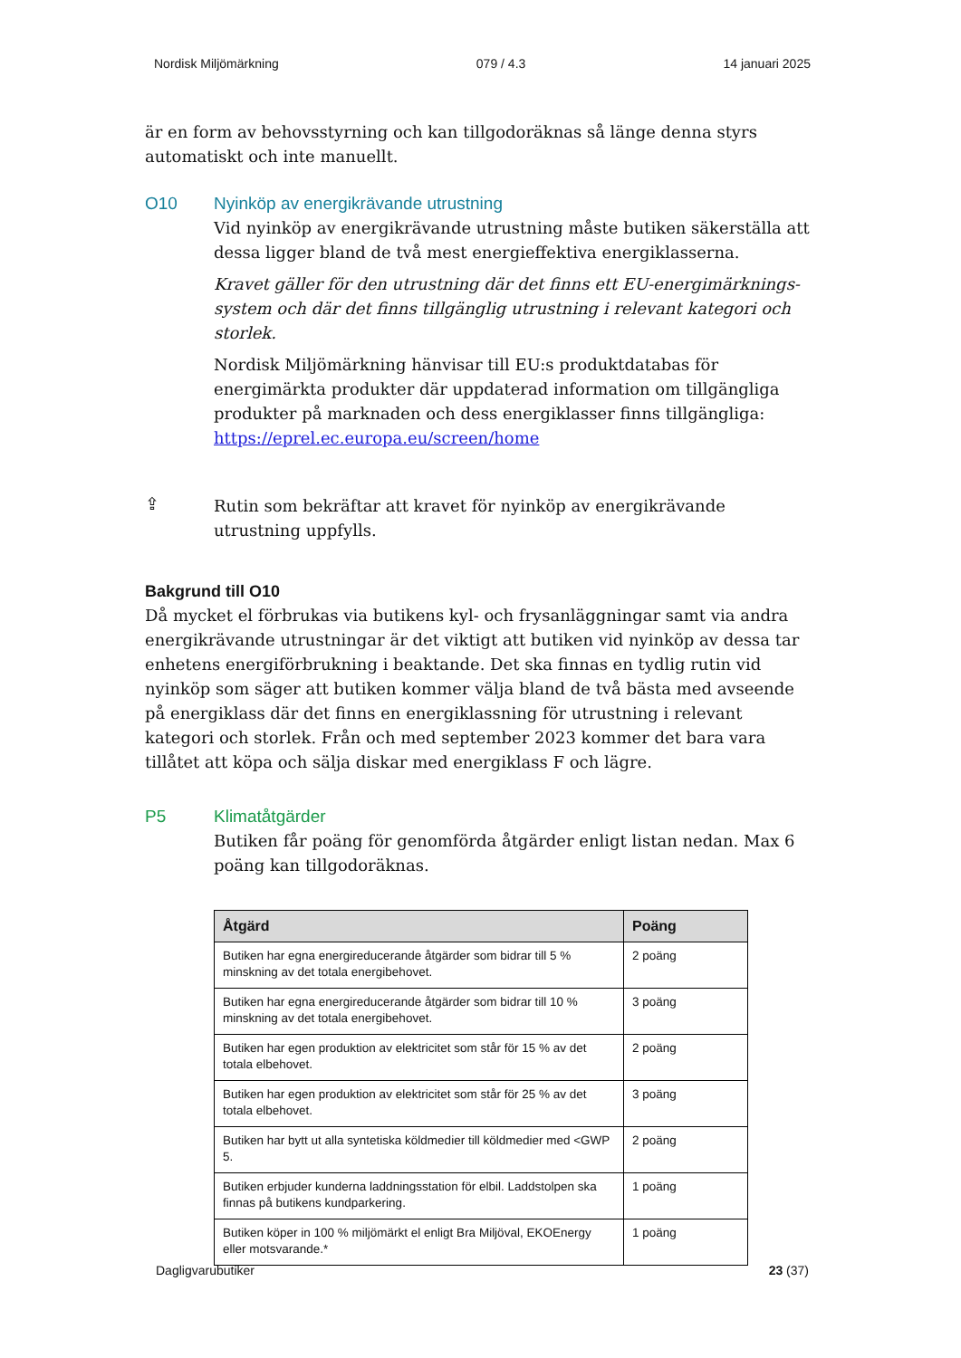Nordisk Miljömärkning 079 / 4.3 14 januari 2025
är en form av behovsstyrning och kan tillgodoräknas så länge denna styrs automatiskt och inte manuellt.
O10 Nyinköp av energikrävande utrustning
Vid nyinköp av energikrävande utrustning måste butiken säkerställa att dessa ligger bland de två mest energieffektiva energiklasserna.
Kravet gäller för den utrustning där det finns ett EU-energimärknings-system och där det finns tillgänglig utrustning i relevant kategori och storlek.
Nordisk Miljömärkning hänvisar till EU:s produktdatabas för energimärkta produkter där uppdaterad information om tillgängliga produkter på marknaden och dess energiklasser finns tillgängliga: https://eprel.ec.europa.eu/screen/home
⇪
Rutin som bekräftar att kravet för nyinköp av energikrävande utrustning uppfylls.
Bakgrund till O10
Då mycket el förbrukas via butikens kyl- och frysanläggningar samt via andra energikrävande utrustningar är det viktigt att butiken vid nyinköp av dessa tar enhetens energiförbrukning i beaktande. Det ska finnas en tydlig rutin vid nyinköp som säger att butiken kommer välja bland de två bästa med avseende på energiklass där det finns en energiklassning för utrustning i relevant kategori och storlek. Från och med september 2023 kommer det bara vara tillåtet att köpa och sälja diskar med energiklass F och lägre.
P5 Klimatåtgärder
Butiken får poäng för genomförda åtgärder enligt listan nedan. Max 6 poäng kan tillgodoräknas.
| Åtgärd | Poäng |
| --- | --- |
| Butiken har egna energireducerande åtgärder som bidrar till 5 % minskning av det totala energibehovet. | 2 poäng |
| Butiken har egna energireducerande åtgärder som bidrar till 10 % minskning av det totala energibehovet. | 3 poäng |
| Butiken har egen produktion av elektricitet som står för 15 % av det totala elbehovet. | 2 poäng |
| Butiken har egen produktion av elektricitet som står för 25 % av det totala elbehovet. | 3 poäng |
| Butiken har bytt ut alla syntetiska köldmedier till köldmedier med <GWP 5. | 2 poäng |
| Butiken erbjuder kunderna laddningsstation för elbil. Laddstolpen ska finnas på butikens kundparkering. | 1 poäng |
| Butiken köper in 100 % miljömärkt el enligt Bra Miljöval, EKOEnergy eller motsvarande.* | 1 poäng |
Dagligvarubutiker 23 (37)